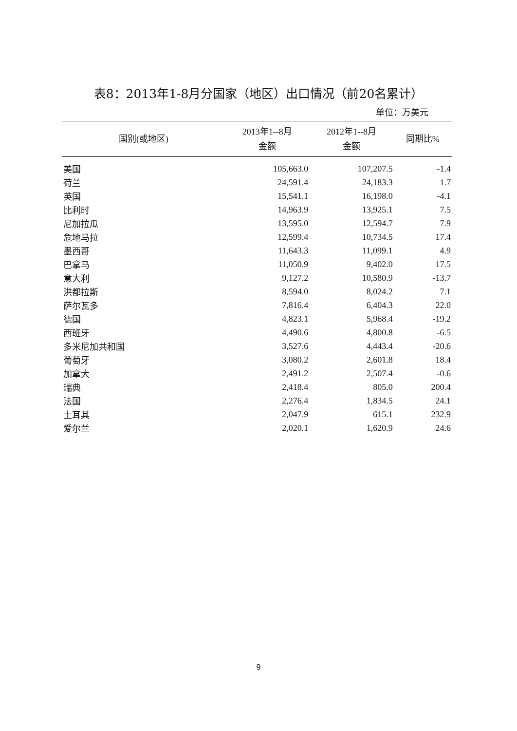表8：2013年1-8月分国家（地区）出口情况（前20名累计）
单位：万美元
| 国别(或地区) | 2013年1--8月 金额 | 2012年1--8月 金额 | 同期比% |
| --- | --- | --- | --- |
| 美国 | 105,663.0 | 107,207.5 | -1.4 |
| 荷兰 | 24,591.4 | 24,183.3 | 1.7 |
| 英国 | 15,541.1 | 16,198.0 | -4.1 |
| 比利时 | 14,963.9 | 13,925.1 | 7.5 |
| 尼加拉瓜 | 13,595.0 | 12,594.7 | 7.9 |
| 危地马拉 | 12,599.4 | 10,734.5 | 17.4 |
| 墨西哥 | 11,643.3 | 11,099.1 | 4.9 |
| 巴拿马 | 11,050.9 | 9,402.0 | 17.5 |
| 意大利 | 9,127.2 | 10,580.9 | -13.7 |
| 洪都拉斯 | 8,594.0 | 8,024.2 | 7.1 |
| 萨尔瓦多 | 7,816.4 | 6,404.3 | 22.0 |
| 德国 | 4,823.1 | 5,968.4 | -19.2 |
| 西班牙 | 4,490.6 | 4,800.8 | -6.5 |
| 多米尼加共和国 | 3,527.6 | 4,443.4 | -20.6 |
| 葡萄牙 | 3,080.2 | 2,601.8 | 18.4 |
| 加拿大 | 2,491.2 | 2,507.4 | -0.6 |
| 瑞典 | 2,418.4 | 805.0 | 200.4 |
| 法国 | 2,276.4 | 1,834.5 | 24.1 |
| 土耳其 | 2,047.9 | 615.1 | 232.9 |
| 爱尔兰 | 2,020.1 | 1,620.9 | 24.6 |
9